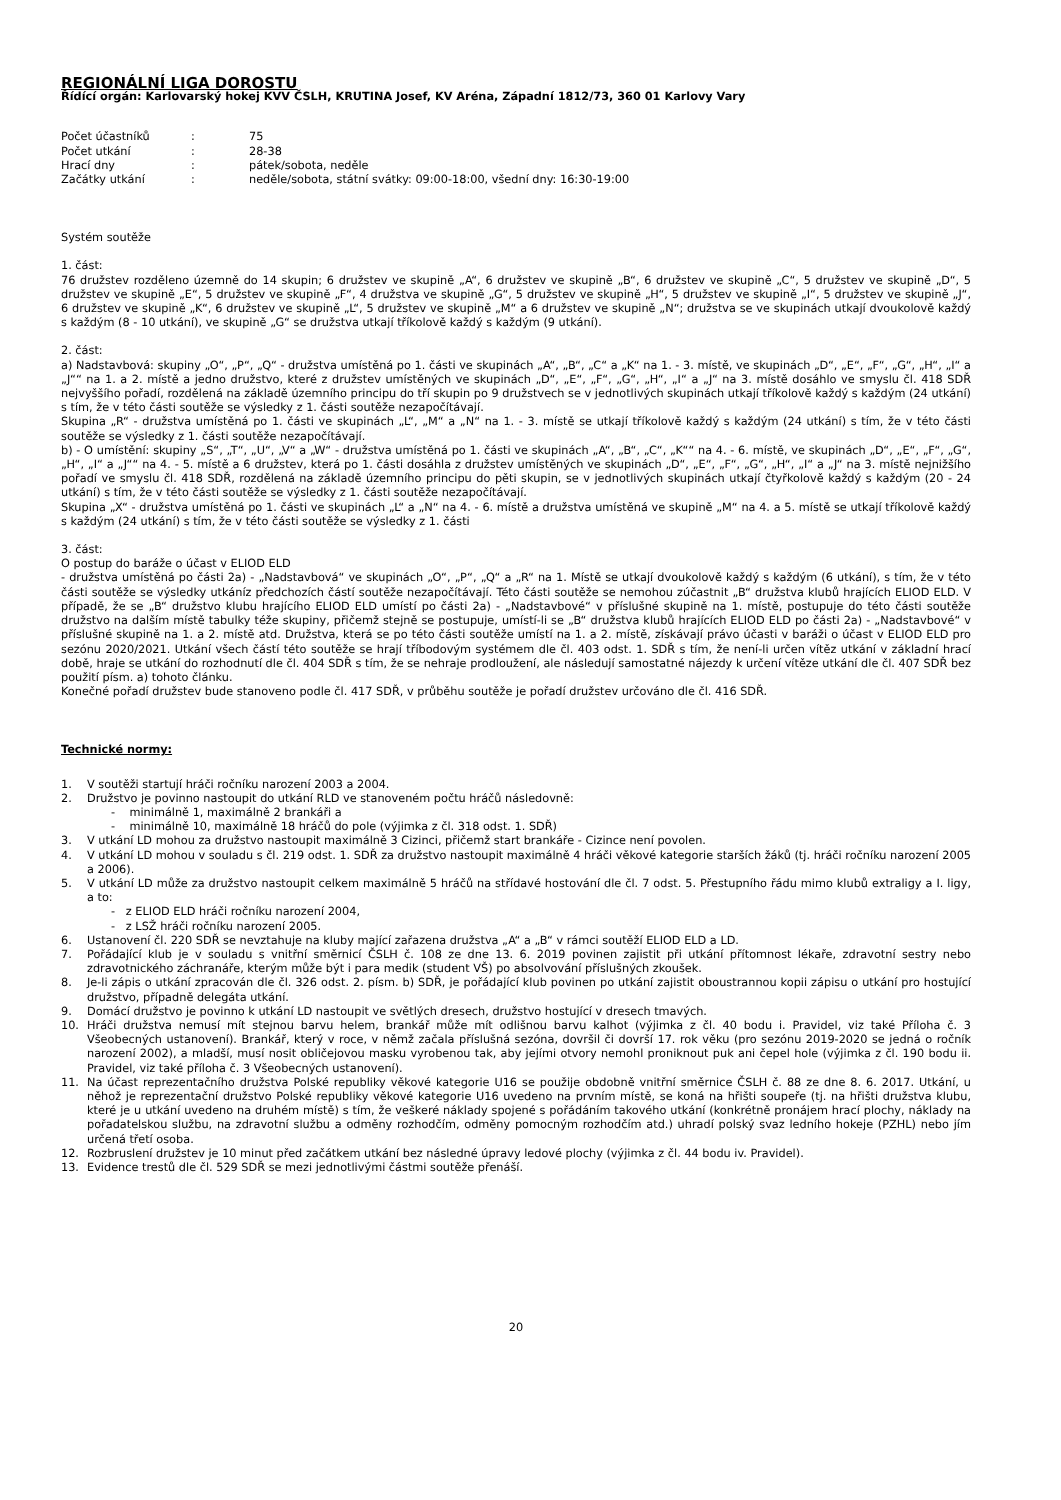REGIONÁLNÍ LIGA DOROSTU
Řídící orgán: Karlovarský hokej KVV ČSLH, KRUTINA Josef, KV Aréna, Západní 1812/73, 360 01 Karlovy Vary
| Počet účastníků | : | 75 |
| Počet utkání | : | 28-38 |
| Hrací dny | : | pátek/sobota, neděle |
| Začátky utkání | : | neděle/sobota, státní svátky: 09:00-18:00, všední dny: 16:30-19:00 |
Systém soutěže
1. část:
76 družstev rozděleno územně do 14 skupin; 6 družstev ve skupině „A“, 6 družstev ve skupině „B“, 6 družstev ve skupině „C“, 5 družstev ve skupině „D“, 5 družstev ve skupině „E“, 5 družstev ve skupině „F“, 4 družstva ve skupině „G“, 5 družstev ve skupině „H“, 5 družstev ve skupině „I“, 5 družstev ve skupině „J“, 6 družstev ve skupině „K“, 6 družstev ve skupině „L“, 5 družstev ve skupině „M“ a 6 družstev ve skupině „N“; družstva se ve skupinách utkají dvoukolově každý s každým (8 - 10 utkání), ve skupině „G“ se družstva utkají tříkolově každý s každým (9 utkání).
2. část:
a) Nadstavbová: skupiny „O“, „P“, „Q“ - družstva umístěná po 1. části ve skupinách „A“, „B“, „C“ a „K“ na 1. - 3. místě, ve skupinách „D“, „E“, „F“, „G“, „H“, „I“ a „J““ na 1. a 2. místě a jedno družstvo, které z družstev umístěných ve skupinách „D“, „E“, „F“, „G“, „H“, „I“ a „J“ na 3. místě dosáhlo ve smyslu čl. 418 SDŘ nejvyššího pořadí, rozdělená na základě územního principu do tří skupin po 9 družstvech se v jednotlivých skupinách utkají tříkolově každý s každým (24 utkání) s tím, že v této části soutěže se výsledky z 1. části soutěže nezapočítávají.
Skupina „R“ - družstva umístěná po 1. části ve skupinách „L“, „M“ a „N“ na 1. - 3. místě se utkají tříkolově každý s každým (24 utkání) s tím, že v této části soutěže se výsledky z 1. části soutěže nezapočítávají.
b) - O umístění: skupiny „S“, „T“, „U“, „V“ a „W“ - družstva umístěná po 1. části ve skupinách „A“, „B“, „C“, „K““ na 4. - 6. místě, ve skupinách „D“, „E“, „F“, „G“, „H“, „I“ a „J““ na 4. - 5. místě a 6 družstev, která po 1. části dosáhla z družstev umístěných ve skupinách „D“, „E“, „F“, „G“, „H“, „I“ a „J“ na 3. místě nejnižšího pořadí ve smyslu čl. 418 SDŘ, rozdělená na základě územního principu do pěti skupin, se v jednotlivých skupinách utkají čtyřkolově každý s každým (20 - 24 utkání) s tím, že v této části soutěže se výsledky z 1. části soutěže nezapočítávají.
Skupina „X“ - družstva umístěná po 1. části ve skupinách „L“ a „N“ na 4. - 6. místě a družstva umístěná ve skupině „M“ na 4. a 5. místě se utkají tříkolově každý s každým (24 utkání) s tím, že v této části soutěže se výsledky z 1. části
3. část:
O postup do baráže o účast v ELIOD ELD
- družstva umístěná po části 2a) - „Nadstavbová“ ve skupinách „O“, „P“, „Q“ a „R“ na 1. Místě se utkají dvoukolově každý s každým (6 utkání), s tím, že v této části soutěže se výsledky utkáníz předchozích částí soutěže nezapočítávají. Této části soutěže se nemohou zúčastnit „B“ družstva klubů hrajících ELIOD ELD. V případě, že se „B“ družstvo klubu hrajícího ELIOD ELD umístí po části 2a) - „Nadstavbové“ v příslušné skupině na 1. místě, postupuje do této části soutěže družstvo na dalším místě tabulky téže skupiny, přičemž stejně se postupuje, umístí-li se „B“ družstva klubů hrajících ELIOD ELD po části 2a) - „Nadstavbové“ v příslušné skupině na 1. a 2. místě atd. Družstva, která se po této části soutěže umístí na 1. a 2. místě, získávají právo účasti v baráži o účast v ELIOD ELD pro sezónu 2020/2021. Utkání všech částí této soutěže se hrají tříbodovým systémem dle čl. 403 odst. 1. SDŘ s tím, že není-li určen vítěz utkání v základní hrací době, hraje se utkání do rozhodnutí dle čl. 404 SDŘ s tím, že se nehraje prodloužení, ale následují samostatné nájezdy k určení vítěze utkání dle čl. 407 SDŘ bez použití písm. a) tohoto článku.
Konečné pořadí družstev bude stanoveno podle čl. 417 SDŘ, v průběhu soutěže je pořadí družstev určováno dle čl. 416 SDŘ.
Technické normy:
1. V soutěži startují hráči ročníku narození 2003 a 2004.
2. Družstvo je povinno nastoupit do utkání RLD ve stanoveném počtu hráčů následovně:
- minimálně 1, maximálně 2 brankáři a
- minimálně 10, maximálně 18 hráčů do pole (výjimka z čl. 318 odst. 1. SDŘ)
3. V utkání LD mohou za družstvo nastoupit maximálně 3 Cizinci, přičemž start brankáře - Cizince není povolen.
4. V utkání LD mohou v souladu s čl. 219 odst. 1. SDŘ za družstvo nastoupit maximálně 4 hráči věkové kategorie starších žáků (tj. hráči ročníku narození 2005 a 2006).
5. V utkání LD může za družstvo nastoupit celkem maximálně 5 hráčů na střídavé hostování dle čl. 7 odst. 5. Přestupního řádu mimo klubů extraligy a I. ligy, a to:
- z ELIOD ELD hráči ročníku narození 2004,
- z LSŽ hráči ročníku narození 2005.
6. Ustanovení čl. 220 SDŘ se nevztahuje na kluby mající zařazena družstva „A“ a „B“ v rámci soutěží ELIOD ELD a LD.
7. Pořádající klub je v souladu s vnitřní směrnicí ČSLH č. 108 ze dne 13. 6. 2019 povinen zajistit při utkání přítomnost lékaře, zdravotní sestry nebo zdravotnického záchranáře, kterým může být i para medik (student VŠ) po absolvování příslušných zkoušek.
8. Je-li zápis o utkání zpracován dle čl. 326 odst. 2. písm. b) SDŘ, je pořádající klub povinen po utkání zajistit oboustrannou kopii zápisu o utkání pro hostující družstvo, případně delegáta utkání.
9. Domácí družstvo je povinno k utkání LD nastoupit ve světlých dresech, družstvo hostující v dresech tmavých.
10. Hráči družstva nemusí mít stejnou barvu helem, brankář může mít odlišnou barvu kalhot (výjimka z čl. 40 bodu i. Pravidel, viz také Příloha č. 3 Všeobecných ustanovení). Brankář, který v roce, v němž začala příslušná sezóna, dovršil či dovrší 17. rok věku (pro sezónu 2019-2020 se jedná o ročník narození 2002), a mladší, musí nosit obličejovou masku vyrobenou tak, aby jejími otvory nemohl proniknout puk ani čepel hole (výjimka z čl. 190 bodu ii. Pravidel, viz také příloha č. 3 Všeobecných ustanovení).
11. Na účast reprezentačního družstva Polské republiky věkové kategorie U16 se použije obdobně vnitřní směrnice ČSLH č. 88 ze dne 8. 6. 2017. Utkání, u něhož je reprezentační družstvo Polské republiky věkové kategorie U16 uvedeno na prvním místě, se koná na hřišti soupeře (tj. na hřišti družstva klubu, které je u utkání uvedeno na druhém místě) s tím, že veškeré náklady spojené s pořádáním takového utkání (konkrétně pronájem hrací plochy, náklady na pořadatelskou službu, na zdravotní službu a odměny rozhodčím, odměny pomocným rozhodčím atd.) uhradí polský svaz ledního hokeje (PZHL) nebo jím určená třetí osoba.
12. Rozbruslení družstev je 10 minut před začátkem utkání bez následné úpravy ledové plochy (výjimka z čl. 44 bodu iv. Pravidel).
13. Evidence trestů dle čl. 529 SDŘ se mezi jednotlivými částmi soutěže přenáší.
20